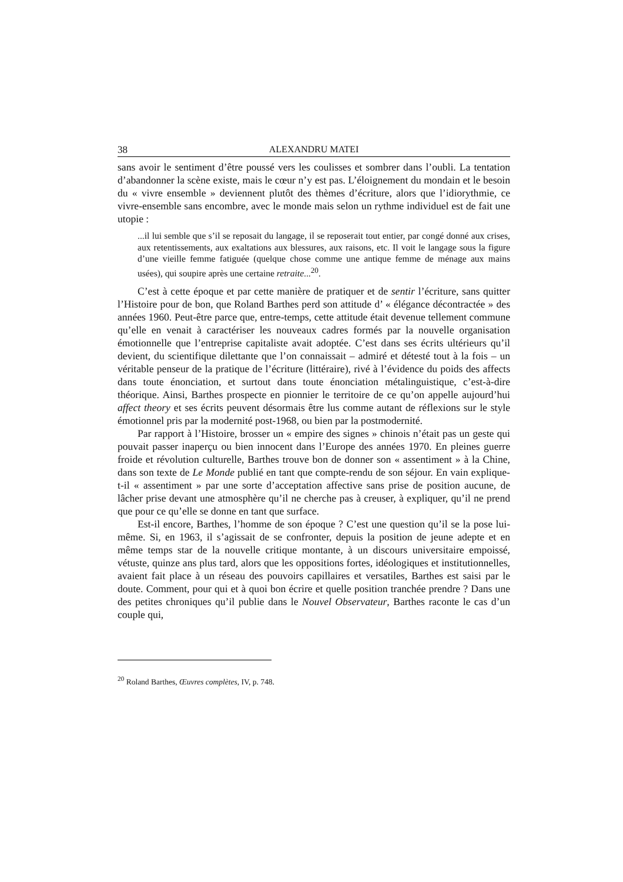38 ALEXANDRU MATEI
sans avoir le sentiment d’être poussé vers les coulisses et sombrer dans l’oubli. La tentation d’abandonner la scène existe, mais le cœur n’y est pas. L’éloignement du mondain et le besoin du « vivre ensemble » deviennent plutôt des thèmes d’écriture, alors que l’idiorythmie, ce vivre-ensemble sans encombre, avec le monde mais selon un rythme individuel est de fait une utopie :
...il lui semble que s’il se reposait du langage, il se reposerait tout entier, par congé donné aux crises, aux retentissements, aux exaltations aux blessures, aux raisons, etc. Il voit le langage sous la figure d’une vieille femme fatiguée (quelque chose comme une antique femme de ménage aux mains usées), qui soupire après une certaine retraite...<sup>20</sup>.
C’est à cette époque et par cette manière de pratiquer et de sentir l’écriture, sans quitter l’Histoire pour de bon, que Roland Barthes perd son attitude d’ « élégance décontractée » des années 1960. Peut-être parce que, entre-temps, cette attitude était devenue tellement commune qu’elle en venait à caractériser les nouveaux cadres formés par la nouvelle organisation émotionnelle que l’entreprise capitaliste avait adoptée. C’est dans ses écrits ultérieurs qu’il devient, du scientifique dilettante que l’on connaissait – admiré et détesté tout à la fois – un véritable penseur de la pratique de l’écriture (littéraire), rivé à l’évidence du poids des affects dans toute énonciation, et surtout dans toute énonciation métalinguistique, c’est-à-dire théorique. Ainsi, Barthes prospecte en pionnier le territoire de ce qu’on appelle aujourd’hui affect theory et ses écrits peuvent désormais être lus comme autant de réflexions sur le style émotionnel pris par la modernité post-1968, ou bien par la postmodernité.
Par rapport à l’Histoire, brosser un « empire des signes » chinois n’était pas un geste qui pouvait passer inaperçu ou bien innocent dans l’Europe des années 1970. En pleines guerre froide et révolution culturelle, Barthes trouve bon de donner son « assentiment » à la Chine, dans son texte de Le Monde publié en tant que compte-rendu de son séjour. En vain explique-t-il « assentiment » par une sorte d’acceptation affective sans prise de position aucune, de lâcher prise devant une atmosphère qu’il ne cherche pas à creuser, à expliquer, qu’il ne prend que pour ce qu’elle se donne en tant que surface.
Est-il encore, Barthes, l’homme de son époque ? C’est une question qu’il se la pose lui-même. Si, en 1963, il s’agissait de se confronter, depuis la position de jeune adepte et en même temps star de la nouvelle critique montante, à un discours universitaire empoissé, vétuste, quinze ans plus tard, alors que les oppositions fortes, idéologiques et institutionnelles, avaient fait place à un réseau des pouvoirs capillaires et versatiles, Barthes est saisi par le doute. Comment, pour qui et à quoi bon écrire et quelle position tranchée prendre ? Dans une des petites chroniques qu’il publie dans le Nouvel Observateur, Barthes raconte le cas d’un couple qui,
<sup>20</sup> Roland Barthes, Œuvres complètes, IV, p. 748.